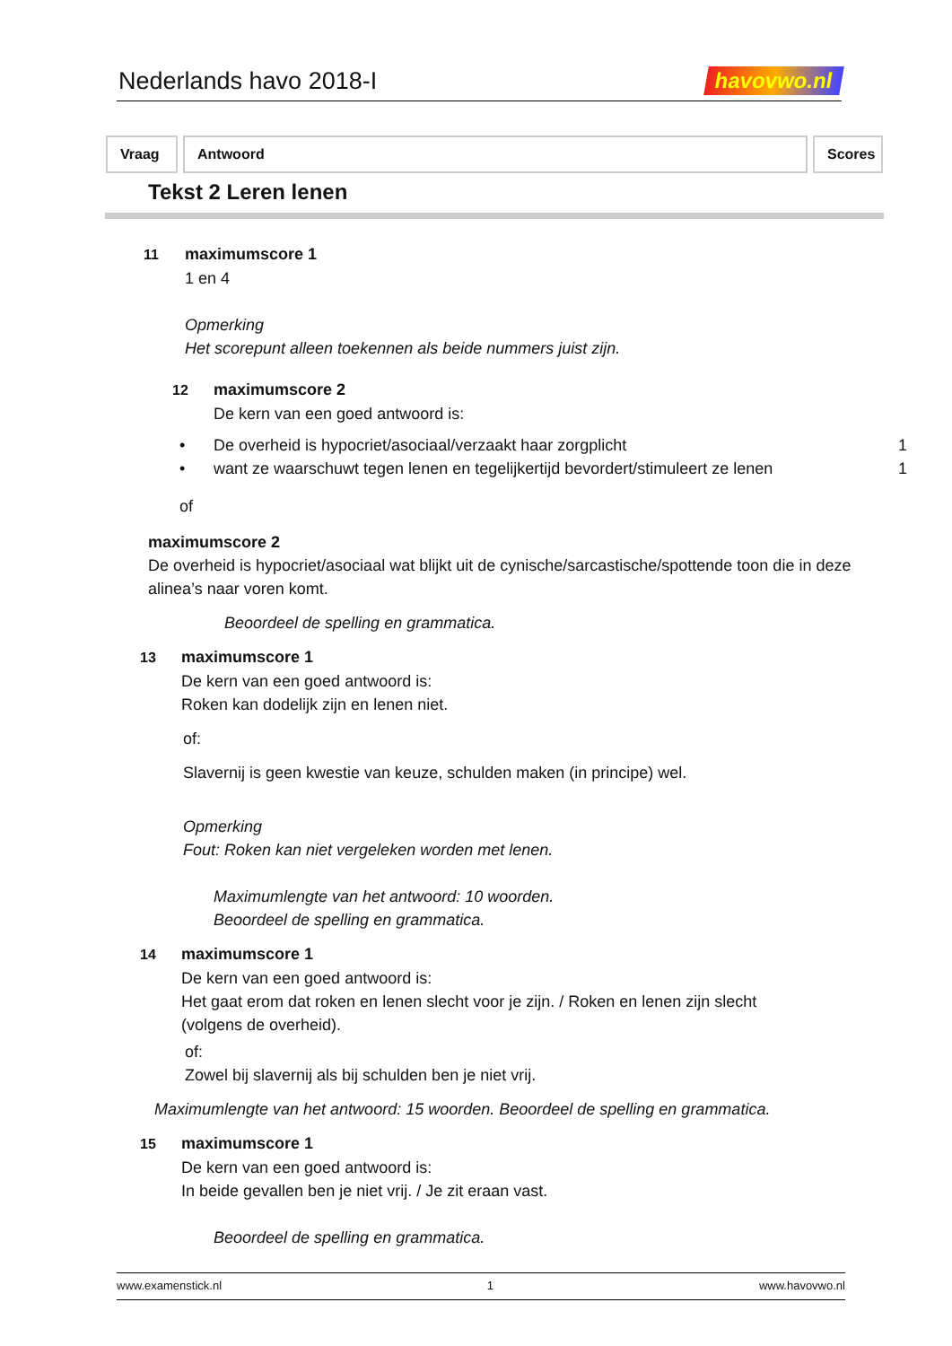Nederlands havo 2018-I
havovwo.nl
Vraag Antwoord Scores
Tekst 2 Leren lenen
11 maximumscore 1
1 en 4
Opmerking
Het scorepunt alleen toekennen als beide nummers juist zijn.
12 maximumscore 2
De kern van een goed antwoord is:
• De overheid is hypocriet/asociaal/verzaakt haar zorgplicht 1
• want ze waarschuwt tegen lenen en tegelijkertijd bevordert/stimuleert ze lenen 1
of
maximumscore 2
De overheid is hypocriet/asociaal wat blijkt uit de cynische/sarcastische/spottende toon die in deze alinea’s naar voren komt.
Beoordeel de spelling en grammatica.
13 maximumscore 1
De kern van een goed antwoord is:
Roken kan dodelijk zijn en lenen niet.
of:
Slavernij is geen kwestie van keuze, schulden maken (in principe) wel.
Opmerking
Fout: Roken kan niet vergeleken worden met lenen.
Maximumlengte van het antwoord: 10 woorden.
Beoordeel de spelling en grammatica.
14 maximumscore 1
De kern van een goed antwoord is:
Het gaat erom dat roken en lenen slecht voor je zijn. / Roken en lenen zijn slecht (volgens de overheid).
of:
Zowel bij slavernij als bij schulden ben je niet vrij.
Maximumlengte van het antwoord: 15 woorden. Beoordeel de spelling en grammatica.
15 maximumscore 1
De kern van een goed antwoord is:
In beide gevallen ben je niet vrij. / Je zit eraan vast.
Beoordeel de spelling en grammatica.
www.examenstick.nl 1 www.havovwo.nl